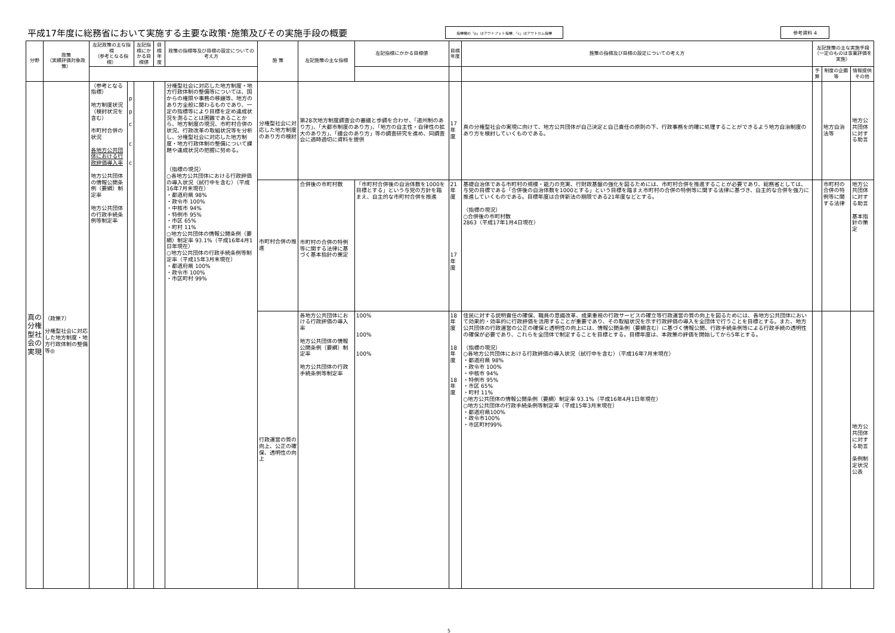平成17年度に総務省において実施する主要な政策･施策及びその実施手段の概要
指標欄の「p」はアウトプット指標、「c」はアウトカム指標
参考資料 4
| 分野 | 政策 （実績評価対象政策） | 左記政策の主な指標 （参考となる指標） | | 左記指標にかかる目標値 | 目標年度 | 政策の指標等及び目標の設定についての考え方 | 施 策 | 左記施策の主な指標 | 左記指標にかかる目標値 | 目標年度 | 施策の指標及び目標の設定についての考え方 | 左記施策の主な実施手段（一定のものは事業評価を実施） | | |
| --- | --- | --- | --- | --- | --- | --- | --- | --- | --- | --- | --- | --- | --- | --- |
| | | | | | | | | | | | | 予 算 | 制度の企画等 | 情報提供その他 |
| 真の分権型社会の実現 | （政策7） 分権型社会に対応した地方制度・地方行政体制の整備等◎ | （参考となる指標） 地方制度状況（検討状況を含む） 市町村合併の状況 各地方公共団体における行政評価導入率 地方公共団体の情報公開条例（要綱）制定率 地方公共団体の行政手続条例等制定率 | p p c c c | | | 分権型社会に対応した地方制度・地方行政体制の整備等については、国からの権限や事務の移譲等、地方のあり方全般に関わるものであり、一定の指標等により目標を定め達成状況を測ることは困難であることから、地方制度の現況、市町村合併の状況、行政改革の取組状況等を分析し、分権型社会に対応した地方制度・地方行政体制の整備について課題や達成状況の把握に努める。 （指標の現況） ○各地方公共団体における行政評価の導入状況（試行中を含む）（平成16年7月末現在） ・都道府県 98% ・政令市 100% ・中核市 94% ・特例市 95% ・市区 65% ・町村 11% ○地方公共団体の情報公開条例（要綱）制定率 93.1%（平成16年4月1日年現在） ○地方公共団体の行政手続条例等制定率（平成15年3月末現在） ・都道府県 100% ・政令市 100% ・市区町村 99% | 分権型社会に対応した地方制度のあり方の検討 | 第28次地方制度調査会の審議と歩調を合わせ、「道州制のあり方」、「大都市制度のあり方」、「地方の自主性・自律性の拡大のあり方」、「議会のあり方」等の調査研究を進め、同調査会に適時適切に資料を提供 | | 17年度 | 真の分権型社会の実現に向けて、地方公共団体が自己決定と自己責任の原則の下、行政事務を的確に処理することができるよう地方自治制度のあり方を検討していくものである。 | | 地方自治法等 | 地方公共団体に対する助言 |
| | | | | | | | 市町村合併の推進 | 合併後の市町村数 市町村の合併の特例等に関する法律に基づく基本指針の策定 | 「市町村合併後の自治体数を1000を目標とする」という与党の方針を踏まえ、自主的な市町村合併を推進 | 21年度 17年度 | 基礎自治体である市町村の規模・能力の充実、行財政基盤の強化を図るためには、市町村合併を推進することが必要であり、総務省としては、与党の目標である「合併後の自治体数を1000とする」という目標を踏まえ市町村の合併の特例等に関する法律に基づき、自主的な合併を強力に推進していくものである。目標年度は合併新法の期限である21年度などとする。 （指標の現況） ○合併後の市町村数 2863（平成17年1月4日現在） | | 市町村の合併の特例等に関する法律 | 地方公共団体に対する助言 基本指針の策定 |
| | | | | | | | 行政運営の質の向上、公正の確保、透明性の向上 | 各地方公共団体における行政評価の導入率 地方公共団体の情報公開条例（要綱）制定率 地方公共団体の行政手続条例等制定率 | 100% 100% 100% | 18年度 18年度 18年度 | 住民に対する説明責任の確保、職員の意識改革、成果重視の行政サービスの確立等行政運営の質の向上を図るためには、各地方公共団体において効果的・効率的に行政評価を活用することが重要であり、その取組状況を示す行政評価の導入を全団体で行うことを目標とする。また、地方公共団体の行政運営の公正の確保と透明性の向上には、情報公開条例（要綱含む）に基づく情報公開、行政手続条例等による行政手続の透明性の確保が必要であり、これらを全団体で制定することを目標とする。目標年度は、本政策の評価を開始してから5年とする。 （指標の現況） ○各地方公共団体における行政評価の導入状況（試行中を含む）（平成16年7月末現在） ・都道府県 98% ・政令市 100% ・中核市 94% ・特例市 95% ・市区 65% ・町村 11% ○地方公共団体の情報公開条例（要綱）制定率 93.1%（平成16年4月1日年現在） ○地方公共団体の行政手続条例等制定率（平成15年3月末現在） ・都道府県100% ・政令市100% ・市区町村99% | | | 地方公共団体に対する助言 条例制定状況公表 |
5